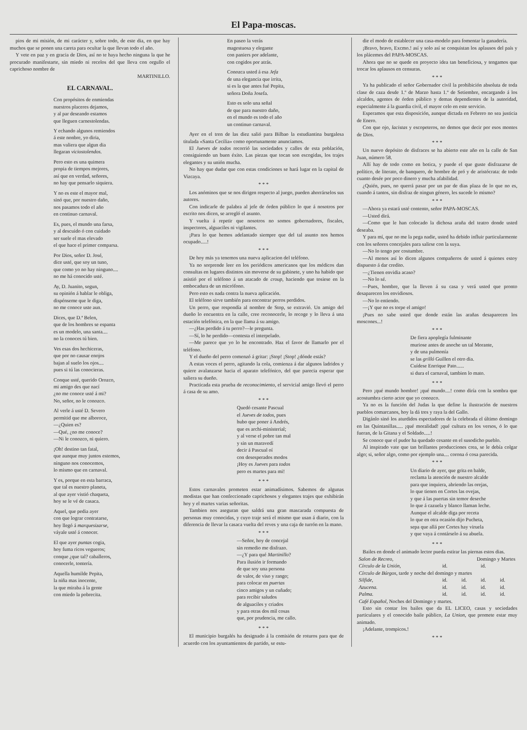El Papa-moscas.
pios de mi misión, de mi carácter y, sobre todo, de este dia, en que hay muchos que se ponen una careta para ocultar la que llevan todo el año.
Y vete en paz y en gracia de Dios, así no te haya hecho ninguna la que he procurado manifestarte, sin miedo ni recelos del que lleva con orgullo el caprichoso nombre de
MARTINILLO.
EL CARNAVAL.
Con propósitos de enmiendas
nuestros placeres dejamos,
y al par deseando estamos
que lleguen carnestolendas.
Y echando algunos remiendos
á este nonbre, yo diria,
mas valiera que algun dia
llegaran viciostolendos.
Pero esto es una quimera
propia de tiempos mejores,
así que en verdad, señores,
no hay que pensarlo siquiera.
Y no es este el mayor mal,
sinó que, por nuestro daño,
nos pasamos todo el año
en continuo carnaval.
Es, pues, el mundo una farsa,
y al descuido ó con cuidado
ser suele el mas elevado
el que hace el primer comparsa.
Por Dios, señor D. José,
dice usté, que soy un tuno,
que como yo no hay ninguno....
no me há conocido usté.
Ay, D. Juanito, segun,
su opinión á hablar le obliga,
dispénseme que le diga,
no me conoce uste aun.
Dices, que D.ª Belen,
que de los hombres se espanta
es un modelo, una santa....
no la conoces tú bien.
Ves esas dos hechiceras,
que por no causar enojos
bajan al suelo los ojos....
pues si tú las conocieras.
Conque usté, querido Orozco,
mi amigo des que nací
¿no me conoce usté á mi?
No, señor, no le conozco.
Al verle á usté D. Severo
permitid que me alboroce,
—¿Quien es?
—Qué, ¿no me conoce?
—Ni le conozco, ni quiero.
¡Oh! destino tan fatal,
que aunque muy juntos estemos,
ninguno nos conocemos,
lo mismo que en carnaval.
Y es, porque en esta barraca,
que tal es nuestro planeta,
al que ayer vistió chaqueta,
hoy se le vé de casaca.
Aquel, que pedia ayer
con que lograr contratarse,
hoy llegó á marquesizarse,
váyale usté á conocer.
El que ayer puntas cogia,
hoy fuma ricos vegueros;
conque ¿que tal? caballeros,
conocerle, tontería.
Aquella humilde Pepita,
la niña mas inocente,
la que miraba á la gente
con miedo la pobrecita.
En paseo la verás
magestuosa y elegante
con paniers por adelante,
con cogidos por atrás.
Conozca usted á esa Jefa
de una elegancia que irrita,
si es la que antes fué Pepita,
señora Doña Josefa.
Esto es solo una señal
de que para nuestro daño,
en el mundo es todo el año
un continuo carnaval.
Ayer en el tren de las diez salió para Bilbao la estudiantina burgalesa titulada «Santa Cecilia» como oportunamente anunciamos.
El Jueves de todos recorrió las sociedades y calles de esta población, consiguiendo un buen éxito. Las piezas que tocan son escogidas, los trajes elegantes y su unión mucha.
No hay que dudar que con estas condiciones se hará lugar en la capital de Vizcaya.
* * *
Los anóminos que se nos dirigen respecto al juego, pueden ahorrárselos sus autores.
Con indicarle de palabra al jefe de órden público lo que á nosotros por escrito nos dicen, se arregló el asunto.
Y vuelta á repetir que nosotros no somos gobernadores, fiscales, inspectores, alguaciles ni vigilantes.
¡Para lo que hemos adelantado siempre que del tal asunto nos hemos ocupado.....!
* * *
De hoy más ya tenemos una nueva aplicacion del teléfono.
Ya no sorprende leer en los periódicos americanos que los médicos dan consultas en lugares distintos sin moverse de su gabinete, y uno ha habido que asistió por el teléfono á un atacado de croup, haciendo que tosiese en la embocadura de un micrófono.
Pero esto es nada contra la nueva aplicación.
El teléfono sirve también para encontrar perros perdidos.
Un perro, que respondía al nombre de Stop, se extravió. Un amigo del dueño lo encuentra en la calle, cree reconocerle, lo recoge y lo lleva á una estación telefónica, en la que llama á su amigo.
—¿Has perdido á tu perro?—le pregunta.
—Sí, lo he perdido—contesta el interpelado.
—Me parece que yo lo he encontrado. Haz el favor de llamarlo por el teléfono.
Y el dueño del perro comenzó á gritar: ¡Stop! ¡Stop! ¿dónde estás?
A estas voces el perro, agitando la cola, comienza á dar algunos ladridos y quiere avalanzarse hacia el aparato telefónico, del que parecia esperar que saliera su dueño.
Practicada esta prueba de reconocimiento, el servicial amigo llevó el perro á casa de su amo.
* * *
Quedó cesante Pascual
el Jueves de todos, pues
hubo que poner á Andrés,
que es archi-ministerial;
y al verse el pobre tan mal
y sin un maravedí
decir á Pascual oí
con desesperados modos
¡Hoy es Jueves para todos
pero es martes para mi!
* * *
Estos carnavales prometen estar animadísimos. Sabemos de algunas modistas que han confeccionado caprichosos y elegantes trajes que exhibirán hoy y el martes varias señoritas.
Tambien nos aseguran que saldrá una gran mascarada compuesta de personas muy conocidas, y cuyo traje será el mismo que usan á diario, con la diferencia de llevar la casaca vuelta del reves y una caja de turrón en la mano.
* * *
—Señor, hoy de concejal
sin remedio me disfrazo.
—¿Y para qué Martinillo?
Para ilusión ir formando
de que soy una persona
de valor, de viso y rango;
para colocar en puertas
cinco amigos y un cuñado;
para recibir saludos
de alguaciles y criados
y para otras dos mil cosas
que, por prudencia, me callo.
* * *
El municipio burgalés ha designado á la comisión de roturos para que de acuerdo con los ayuntamientos de partido, se estu-
die el modo de establecer una casa-modelo para fomentar la ganadería.
¡Bravo, bravo, Excmo.! así y solo así se conquistan los aplausos del país y los plácemes del PAPA-MOSCAS.
Ahora que no se quede en proyecto idea tan beneficiosa, y tengamos que trocar los aplausos en censuras.
* * *
Ya ha publicado el señor Gobernador civil la prohibición absoluta de toda clase de caza desde 1.º de Marzo hasta 1.º de Setiembre, encargando á los alcaldes, agentes de órden público y demas dependientes de la autoridad, especialmente á la guardia civil, el mayor celo en este servicio.
Esperamos que esta disposición, aunque dictada en Febrero no sea justicia de Enero.
Con que ojo, lacistas y escopeteros, no demos que decir por esos montes de Dios.
* * *
Un nuevo depósito de disfraces se ha abierto este año en la calle de San Juan, número 58.
Allí hay de todo como en botica, y puede el que guste disfrazarse de político, de literato, de banquero, de hombre de pró y de aristócrata: de todo cuanto desée por poco dinero y mucha afabilidad.
¿Quién, pues, no querrá pasar por un par de dias plaza de lo que no es, cuando á tantos, sin disfraz de ningun género, les sucede lo mismo?
* * *
—Ahora ya estará usté contento, señor PAPA-MOSCAS.
—Usted dirá.
—Como que le han colocado la dichosa araña del teatro donde usted deseaba.
Y para mí, que no me la pega nadie, usted ha debido influir particularmente con los señores concejales para salirse con la suya.
—No lo tengo por costumbre.
—Al menos así lo dicen algunos compañeros de usted á quienes estoy dispuesto á dar credito.
—¿Tienen envidia acaso?
—No lo sé.
—Pues, hombre, que la lleven á su casa y verá usted que pronto desaparecen los envidiosos.
—No lo entiendo.
—¡Y que no es torpe el amigo!
¡Pues no sabe usted que donde están las arañas desaparecen los moscones...!
* * *
De fiera apoplegía fulminante
muriose antes de anoche un tal Morante,
y de una pulmonía
se las grilló Guillen el otro dia.
Cuídese Enrrique Pato......
si dura el carnaval, tambien lo mato.
* * *
Pero ¡qué mundo hombre! ¡qué mundo....! como diría con la sombra que acostumbra cierto actor que yo conozco.
Ya no es la función del Judas la que define la ilustración de nuestros pueblos comarcanos, hoy la dá tres y raya la del Gallo.
Digánlo sinó los aturdidos espectadores de la celebrada el último domingo en las Quintanillas..... ¡qué moralidad! ¡qué cultura en los versos, ó lo que fueran, de la Gitana y el Soldado.....!
Se conoce que el pudor ha quedado cesante en el susodicho pueblo.
Al inspirado vate que tan brillantes producciones crea, se le debía colgar algo; si, señor algo, como por ejemplo una.... corona ó cosa parecida.
* * *
Un diario de ayer, que grita en balde,
reclama la atención de nuestro alcalde
para que inquiera, abriendo las orejas,
lo que tienen en Cortes las ovejas,
y que á las puertas sin temor deseche
lo que á cazuela y blanco llaman leche.
Aunque el alcalde diga por receta
lo que en otra ocasión dijo Pucheta,
sepa que allá por Cortes hay viruela
y que vaya á contárselo á su abuela.
* * *
Bailes en donde el animado lector pueda estirar las piernas estos dias.
| Salon de Recreo, | Domingo y Martes | | | |
| Círculo de la Unión, | id. | | id. | |
| Círculo de Búrgos , tarde y noche del domingo y martes | | | | |
| Silfide, | id. | id. | id. | id. |
| Azucena. | id. | id. | id. | id. |
| Palma. | id. | id. | id. | id. |
| Café Español , Noches del Domingo y martes. | | | | |
Esto sin contar los bailes que da EL LICEO, casas y sociedades particulares y el conocido baile público, La Union, que promete estar muy animado.
¡Adelante, trompicos.!
* * *